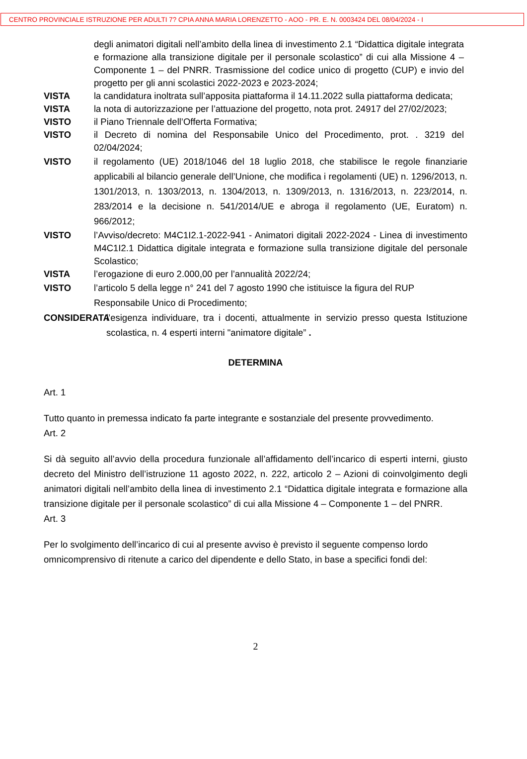CENTRO PROVINCIALE ISTRUZIONE PER ADULTI 7? CPIA ANNA MARIA LORENZETTO - AOO - PR. E. N. 0003424 DEL 08/04/2024 - I
degli animatori digitali nell’ambito della linea di investimento 2.1 “Didattica digitale integrata e formazione alla transizione digitale per il personale scolastico” di cui alla Missione 4 – Componente 1 – del PNRR. Trasmissione del codice unico di progetto (CUP) e invio del progetto per gli anni scolastici 2022-2023 e 2023-2024;
VISTA la candidatura inoltrata sull’apposita piattaforma il 14.11.2022 sulla piattaforma dedicata;
VISTA la nota di autorizzazione per l’attuazione del progetto, nota prot. 24917 del 27/02/2023;
VISTO il Piano Triennale dell’Offerta Formativa;
VISTO il Decreto di nomina del Responsabile Unico del Procedimento, prot. . 3219 del 02/04/2024;
VISTO il regolamento (UE) 2018/1046 del 18 luglio 2018, che stabilisce le regole finanziarie applicabili al bilancio generale dell’Unione, che modifica i regolamenti (UE) n. 1296/2013, n. 1301/2013, n. 1303/2013, n. 1304/2013, n. 1309/2013, n. 1316/2013, n. 223/2014, n. 283/2014 e la decisione n. 541/2014/UE e abroga il regolamento (UE, Euratom) n. 966/2012;
VISTO l’Avviso/decreto: M4C1I2.1-2022-941 - Animatori digitali 2022-2024 - Linea di investimento M4C1I2.1 Didattica digitale integrata e formazione sulla transizione digitale del personale Scolastico;
VISTA l’erogazione di euro 2.000,00 per l’annualità 2022/24;
VISTO l’articolo 5 della legge n° 241 del 7 agosto 1990 che istituisce la figura del RUP
Responsabile Unico di Procedimento;
CONSIDERATA l’esigenza individuare, tra i docenti, attualmente in servizio presso questa Istituzione scolastica, n. 4 esperti interni "animatore digitale” .
DETERMINA
Art. 1
Tutto quanto in premessa indicato fa parte integrante e sostanziale del presente provvedimento.
Art. 2
Si dà seguito all’avvio della procedura funzionale all’affidamento dell’incarico di esperti interni, giusto decreto del Ministro dell’istruzione 11 agosto 2022, n. 222, articolo 2 – Azioni di coinvolgimento degli animatori digitali nell’ambito della linea di investimento 2.1 “Didattica digitale integrata e formazione alla transizione digitale per il personale scolastico” di cui alla Missione 4 – Componente 1 – del PNRR.
Art. 3
Per lo svolgimento dell’incarico di cui al presente avviso è previsto il seguente compenso lordo omnicomprensivo di ritenute a carico del dipendente e dello Stato, in base a specifici fondi del:
2